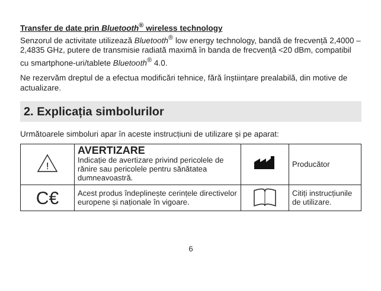Transfer de date prin Bluetooth<sup>®</sup> wireless technology
Senzorul de activitate utilizează Bluetooth<sup>®</sup> low energy technology, bandă de frecvență 2,4000 – 2,4835 GHz, putere de transmisie radiată maximă în banda de frecvență <20 dBm, compatibil cu smartphone-uri/tablete Bluetooth<sup>®</sup> 4.0.
Ne rezervăm dreptul de a efectua modificări tehnice, fără înștiințare prealabilă, din motive de actualizare.
2. Explicația simbolurilor
Următoarele simboluri apar în aceste instrucțiuni de utilizare și pe aparat:
| ! | AVERTIZARE Indicație de avertizare privind pericolele de rănire sau pericolele pentru sănătatea dumneavoastră. | | Producător |
| C€ | Acest produs îndeplinește cerințele directivelor europene și naționale în vigoare. | | Citiți instrucțiunile de utilizare. |
6